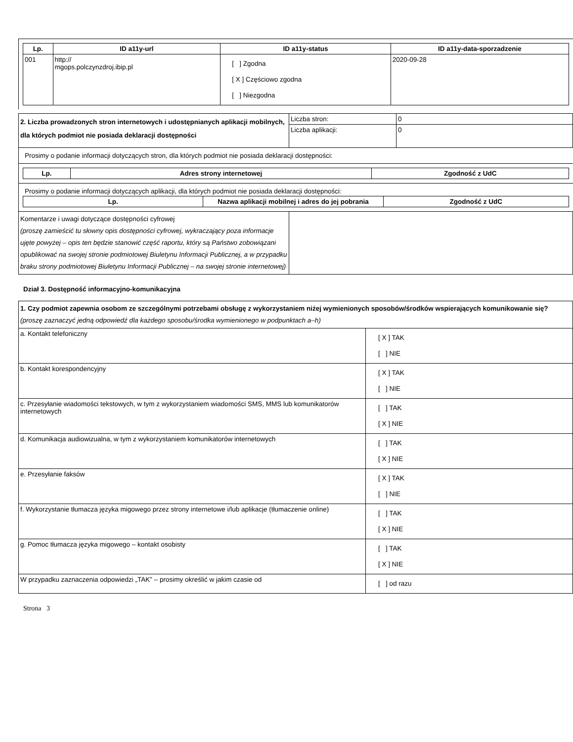| Lp. | ID a11y-url | ID a11y-status | ID a11y-data-sporzadzenie |
| --- | --- | --- | --- |
| 001 | http:// mgops.polczynzdroj.ibip.pl | [ ] Zgodna [ X ] Częściowo zgodna [ ] Niezgodna | 2020-09-28 |
| 2. Liczba prowadzonych stron internetowych i udostępnianych aplikacji mobilnych, dla których podmiot nie posiada deklaracji dostępności | Liczba stron: | 0 |
| | Liczba aplikacji: | 0 |
Prosimy o podanie informacji dotyczących stron, dla których podmiot nie posiada deklaracji dostępności:
| Lp. | Adres strony internetowej | Zgodność z UdC |
| --- | --- | --- |
Prosimy o podanie informacji dotyczących aplikacji, dla których podmiot nie posiada deklaracji dostępności:
| Lp. | Nazwa aplikacji mobilnej i adres do jej pobrania | Zgodność z UdC |
| --- | --- | --- |
| Komentarze i uwagi dotyczące dostępności cyfrowej (proszę zamieścić tu słowny opis dostępności cyfrowej, wykraczający poza informacje ujęte powyżej – opis ten będzie stanowić część raportu, który są Państwo zobowiązani opublikować na swojej stronie podmiotowej Biuletynu Informacji Publicznej, a w przypadku braku strony podmiotowej Biuletynu Informacji Publicznej – na swojej stronie internetowej) | |
Dział 3. Dostępność informacyjno-komunikacyjna
| 1. Czy podmiot zapewnia osobom ze szczególnymi potrzebami obsługę z wykorzystaniem niżej wymienionych sposobów/środków wspierających komunikowanie się? (proszę zaznaczyć jedną odpowiedź dla każdego sposobu/środka wymienionego w podpunktach a–h) | |
| a. Kontakt telefoniczny | [ X ] TAK [ ] NIE |
| b. Kontakt korespondencyjny | [ X ] TAK [ ] NIE |
| c. Przesyłanie wiadomości tekstowych, w tym z wykorzystaniem wiadomości SMS, MMS lub komunikatorów internetowych | [ ] TAK [ X ] NIE |
| d. Komunikacja audiowizualna, w tym z wykorzystaniem komunikatorów internetowych | [ ] TAK [ X ] NIE |
| e. Przesyłanie faksów | [ X ] TAK [ ] NIE |
| f. Wykorzystanie tłumacza języka migowego przez strony internetowe i/lub aplikacje (tłumaczenie online) | [ ] TAK [ X ] NIE |
| g. Pomoc tłumacza języka migowego – kontakt osobisty | [ ] TAK [ X ] NIE |
| W przypadku zaznaczenia odpowiedzi „TAK” – prosimy określić w jakim czasie od | [ ] od razu |
Strona 3